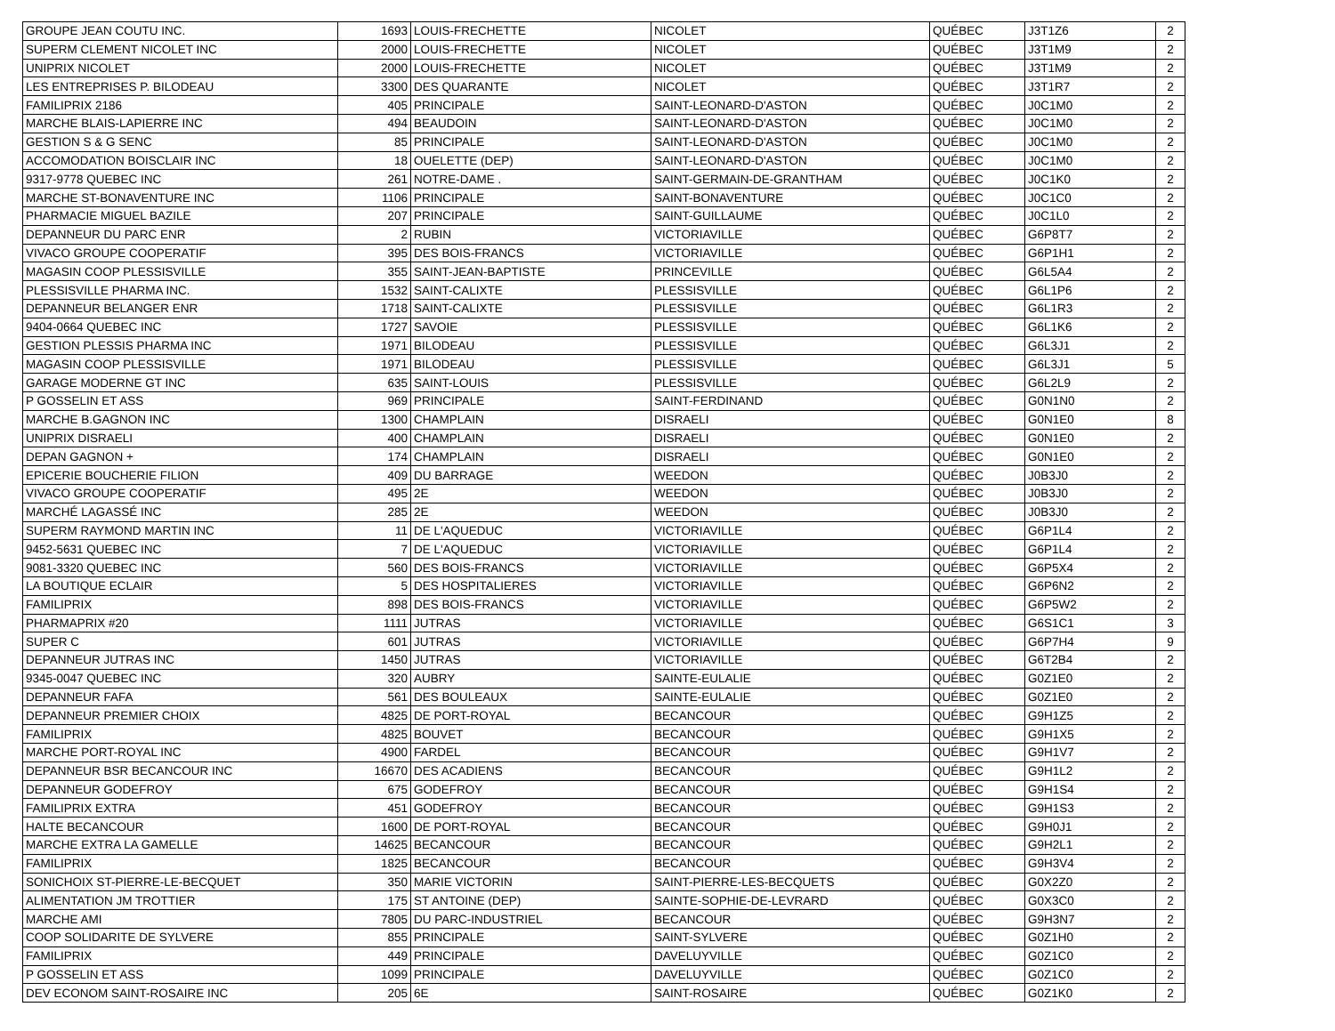| GROUPE JEAN COUTU INC. | 1693 | LOUIS-FRECHETTE | NICOLET | QUÉBEC | J3T1Z6 | 2 |
| SUPERM CLEMENT NICOLET INC | 2000 | LOUIS-FRECHETTE | NICOLET | QUÉBEC | J3T1M9 | 2 |
| UNIPRIX NICOLET | 2000 | LOUIS-FRECHETTE | NICOLET | QUÉBEC | J3T1M9 | 2 |
| LES ENTREPRISES P. BILODEAU | 3300 | DES QUARANTE | NICOLET | QUÉBEC | J3T1R7 | 2 |
| FAMILIPRIX 2186 | 405 | PRINCIPALE | SAINT-LEONARD-D'ASTON | QUÉBEC | J0C1M0 | 2 |
| MARCHE BLAIS-LAPIERRE INC | 494 | BEAUDOIN | SAINT-LEONARD-D'ASTON | QUÉBEC | J0C1M0 | 2 |
| GESTION S & G SENC | 85 | PRINCIPALE | SAINT-LEONARD-D'ASTON | QUÉBEC | J0C1M0 | 2 |
| ACCOMODATION BOISCLAIR INC | 18 | OUELETTE (DEP) | SAINT-LEONARD-D'ASTON | QUÉBEC | J0C1M0 | 2 |
| 9317-9778 QUEBEC INC | 261 | NOTRE-DAME . | SAINT-GERMAIN-DE-GRANTHAM | QUÉBEC | J0C1K0 | 2 |
| MARCHE ST-BONAVENTURE INC | 1106 | PRINCIPALE | SAINT-BONAVENTURE | QUÉBEC | J0C1C0 | 2 |
| PHARMACIE MIGUEL BAZILE | 207 | PRINCIPALE | SAINT-GUILLAUME | QUÉBEC | J0C1L0 | 2 |
| DEPANNEUR DU PARC ENR | 2 | RUBIN | VICTORIAVILLE | QUÉBEC | G6P8T7 | 2 |
| VIVACO GROUPE COOPERATIF | 395 | DES BOIS-FRANCS | VICTORIAVILLE | QUÉBEC | G6P1H1 | 2 |
| MAGASIN COOP PLESSISVILLE | 355 | SAINT-JEAN-BAPTISTE | PRINCEVILLE | QUÉBEC | G6L5A4 | 2 |
| PLESSISVILLE PHARMA INC. | 1532 | SAINT-CALIXTE | PLESSISVILLE | QUÉBEC | G6L1P6 | 2 |
| DEPANNEUR BELANGER ENR | 1718 | SAINT-CALIXTE | PLESSISVILLE | QUÉBEC | G6L1R3 | 2 |
| 9404-0664 QUEBEC INC | 1727 | SAVOIE | PLESSISVILLE | QUÉBEC | G6L1K6 | 2 |
| GESTION PLESSIS PHARMA INC | 1971 | BILODEAU | PLESSISVILLE | QUÉBEC | G6L3J1 | 2 |
| MAGASIN COOP PLESSISVILLE | 1971 | BILODEAU | PLESSISVILLE | QUÉBEC | G6L3J1 | 5 |
| GARAGE MODERNE GT INC | 635 | SAINT-LOUIS | PLESSISVILLE | QUÉBEC | G6L2L9 | 2 |
| P GOSSELIN ET ASS | 969 | PRINCIPALE | SAINT-FERDINAND | QUÉBEC | G0N1N0 | 2 |
| MARCHE B.GAGNON INC | 1300 | CHAMPLAIN | DISRAELI | QUÉBEC | G0N1E0 | 8 |
| UNIPRIX DISRAELI | 400 | CHAMPLAIN | DISRAELI | QUÉBEC | G0N1E0 | 2 |
| DEPAN GAGNON + | 174 | CHAMPLAIN | DISRAELI | QUÉBEC | G0N1E0 | 2 |
| EPICERIE BOUCHERIE FILION | 409 | DU BARRAGE | WEEDON | QUÉBEC | J0B3J0 | 2 |
| VIVACO GROUPE COOPERATIF | 495 | 2E | WEEDON | QUÉBEC | J0B3J0 | 2 |
| MARCHÉ LAGASSÉ INC | 285 | 2E | WEEDON | QUÉBEC | J0B3J0 | 2 |
| SUPERM RAYMOND MARTIN INC | 11 | DE L'AQUEDUC | VICTORIAVILLE | QUÉBEC | G6P1L4 | 2 |
| 9452-5631 QUEBEC INC | 7 | DE L'AQUEDUC | VICTORIAVILLE | QUÉBEC | G6P1L4 | 2 |
| 9081-3320 QUEBEC INC | 560 | DES BOIS-FRANCS | VICTORIAVILLE | QUÉBEC | G6P5X4 | 2 |
| LA BOUTIQUE ECLAIR | 5 | DES HOSPITALIERES | VICTORIAVILLE | QUÉBEC | G6P6N2 | 2 |
| FAMILIPRIX | 898 | DES BOIS-FRANCS | VICTORIAVILLE | QUÉBEC | G6P5W2 | 2 |
| PHARMAPRIX #20 | 1111 | JUTRAS | VICTORIAVILLE | QUÉBEC | G6S1C1 | 3 |
| SUPER C | 601 | JUTRAS | VICTORIAVILLE | QUÉBEC | G6P7H4 | 9 |
| DEPANNEUR JUTRAS INC | 1450 | JUTRAS | VICTORIAVILLE | QUÉBEC | G6T2B4 | 2 |
| 9345-0047 QUEBEC INC | 320 | AUBRY | SAINTE-EULALIE | QUÉBEC | G0Z1E0 | 2 |
| DEPANNEUR FAFA | 561 | DES BOULEAUX | SAINTE-EULALIE | QUÉBEC | G0Z1E0 | 2 |
| DEPANNEUR PREMIER CHOIX | 4825 | DE PORT-ROYAL | BECANCOUR | QUÉBEC | G9H1Z5 | 2 |
| FAMILIPRIX | 4825 | BOUVET | BECANCOUR | QUÉBEC | G9H1X5 | 2 |
| MARCHE PORT-ROYAL INC | 4900 | FARDEL | BECANCOUR | QUÉBEC | G9H1V7 | 2 |
| DEPANNEUR BSR BECANCOUR INC | 16670 | DES ACADIENS | BECANCOUR | QUÉBEC | G9H1L2 | 2 |
| DEPANNEUR GODEFROY | 675 | GODEFROY | BECANCOUR | QUÉBEC | G9H1S4 | 2 |
| FAMILIPRIX EXTRA | 451 | GODEFROY | BECANCOUR | QUÉBEC | G9H1S3 | 2 |
| HALTE BECANCOUR | 1600 | DE PORT-ROYAL | BECANCOUR | QUÉBEC | G9H0J1 | 2 |
| MARCHE EXTRA LA GAMELLE | 14625 | BECANCOUR | BECANCOUR | QUÉBEC | G9H2L1 | 2 |
| FAMILIPRIX | 1825 | BECANCOUR | BECANCOUR | QUÉBEC | G9H3V4 | 2 |
| SONICHOIX ST-PIERRE-LE-BECQUET | 350 | MARIE VICTORIN | SAINT-PIERRE-LES-BECQUETS | QUÉBEC | G0X2Z0 | 2 |
| ALIMENTATION JM TROTTIER | 175 | ST ANTOINE (DEP) | SAINTE-SOPHIE-DE-LEVRARD | QUÉBEC | G0X3C0 | 2 |
| MARCHE AMI | 7805 | DU PARC-INDUSTRIEL | BECANCOUR | QUÉBEC | G9H3N7 | 2 |
| COOP SOLIDARITE DE SYLVERE | 855 | PRINCIPALE | SAINT-SYLVERE | QUÉBEC | G0Z1H0 | 2 |
| FAMILIPRIX | 449 | PRINCIPALE | DAVELUYVILLE | QUÉBEC | G0Z1C0 | 2 |
| P GOSSELIN ET ASS | 1099 | PRINCIPALE | DAVELUYVILLE | QUÉBEC | G0Z1C0 | 2 |
| DEV ECONOM SAINT-ROSAIRE INC | 205 | 6E | SAINT-ROSAIRE | QUÉBEC | G0Z1K0 | 2 |